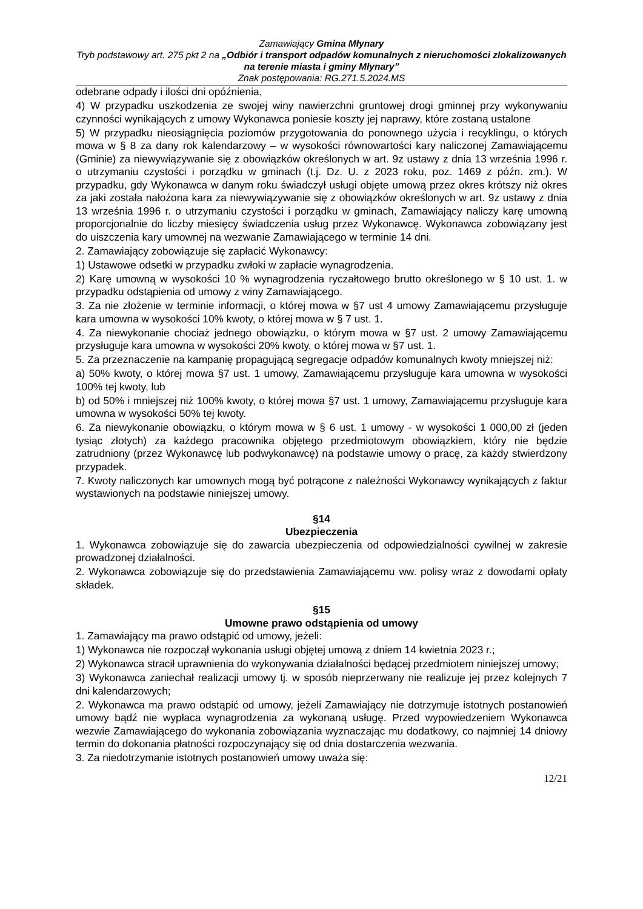Zamawiający Gmina Młynary
Tryb podstawowy art. 275 pkt 2 na „Odbiór i transport odpadów komunalnych z nieruchomości zlokalizowanych na terenie miasta i gminy Młynary”
Znak postępowania: RG.271.5.2024.MS
odebrane odpady i ilości dni opóźnienia,
4) W przypadku uszkodzenia ze swojej winy nawierzchni gruntowej drogi gminnej przy wykonywaniu czynności wynikających z umowy Wykonawca poniesie koszty jej naprawy, które zostaną ustalone
5) W przypadku nieosiągnięcia poziomów przygotowania do ponownego użycia i recyklingu, o których mowa w § 8 za dany rok kalendarzowy – w wysokości równowartości kary naliczonej Zamawiającemu (Gminie) za niewywiązywanie się z obowiązków określonych w art. 9z ustawy z dnia 13 września 1996 r. o utrzymaniu czystości i porządku w gminach (t.j. Dz. U. z 2023 roku, poz. 1469 z późn. zm.). W przypadku, gdy Wykonawca w danym roku świadczył usługi objęte umową przez okres krótszy niż okres za jaki została nałożona kara za niewywiązywanie się z obowiązków określonych w art. 9z ustawy z dnia 13 września 1996 r. o utrzymaniu czystości i porządku w gminach, Zamawiający naliczy karę umowną proporcjonalnie do liczby miesięcy świadczenia usług przez Wykonawcę. Wykonawca zobowiązany jest do uiszczenia kary umownej na wezwanie Zamawiającego w terminie 14 dni.
2. Zamawiający zobowiązuje się zapłacić Wykonawcy:
1) Ustawowe odsetki w przypadku zwłoki w zapłacie wynagrodzenia.
2) Karę umowną w wysokości 10 % wynagrodzenia ryczałtowego brutto określonego w § 10 ust. 1. w przypadku odstąpienia od umowy z winy Zamawiającego.
3. Za nie złożenie w terminie informacji, o której mowa w §7 ust 4 umowy Zamawiającemu przysługuje kara umowna w wysokości 10% kwoty, o której mowa w § 7 ust. 1.
4. Za niewykonanie chociaż jednego obowiązku, o którym mowa w §7 ust. 2 umowy Zamawiającemu przysługuje kara umowna w wysokości 20% kwoty, o której mowa w §7 ust. 1.
5. Za przeznaczenie na kampanię propagującą segregacje odpadów komunalnych kwoty mniejszej niż:
a) 50% kwoty, o której mowa §7 ust. 1 umowy, Zamawiającemu przysługuje kara umowna w wysokości 100% tej kwoty, lub
b) od 50% i mniejszej niż 100% kwoty, o której mowa §7 ust. 1 umowy, Zamawiającemu przysługuje kara umowna w wysokości 50% tej kwoty.
6. Za niewykonanie obowiązku, o którym mowa w § 6 ust. 1 umowy - w wysokości 1 000,00 zł (jeden tysiąc złotych) za każdego pracownika objętego przedmiotowym obowiązkiem, który nie będzie zatrudniony (przez Wykonawcę lub podwykonawcę) na podstawie umowy o pracę, za każdy stwierdzony przypadek.
7. Kwoty naliczonych kar umownych mogą być potrącone z należności Wykonawcy wynikających z faktur wystawionych na podstawie niniejszej umowy.
§14
Ubezpieczenia
1. Wykonawca zobowiązuje się do zawarcia ubezpieczenia od odpowiedzialności cywilnej w zakresie prowadzonej działalności.
2. Wykonawca zobowiązuje się do przedstawienia Zamawiającemu ww. polisy wraz z dowodami opłaty składek.
§15
Umowne prawo odstąpienia od umowy
1. Zamawiający ma prawo odstąpić od umowy, jeżeli:
1) Wykonawca nie rozpoczął wykonania usługi objętej umową z dniem 14 kwietnia 2023 r.;
2) Wykonawca stracił uprawnienia do wykonywania działalności będącej przedmiotem niniejszej umowy;
3) Wykonawca zaniechał realizacji umowy tj. w sposób nieprzerwany nie realizuje jej przez kolejnych 7 dni kalendarzowych;
2. Wykonawca ma prawo odstąpić od umowy, jeżeli Zamawiający nie dotrzymuje istotnych postanowień umowy bądź nie wypłaca wynagrodzenia za wykonaną usługę. Przed wypowiedzeniem Wykonawca wezwie Zamawiającego do wykonania zobowiązania wyznaczając mu dodatkowy, co najmniej 14 dniowy termin do dokonania płatności rozpoczynający się od dnia dostarczenia wezwania.
3. Za niedotrzymanie istotnych postanowień umowy uważa się:
12/21